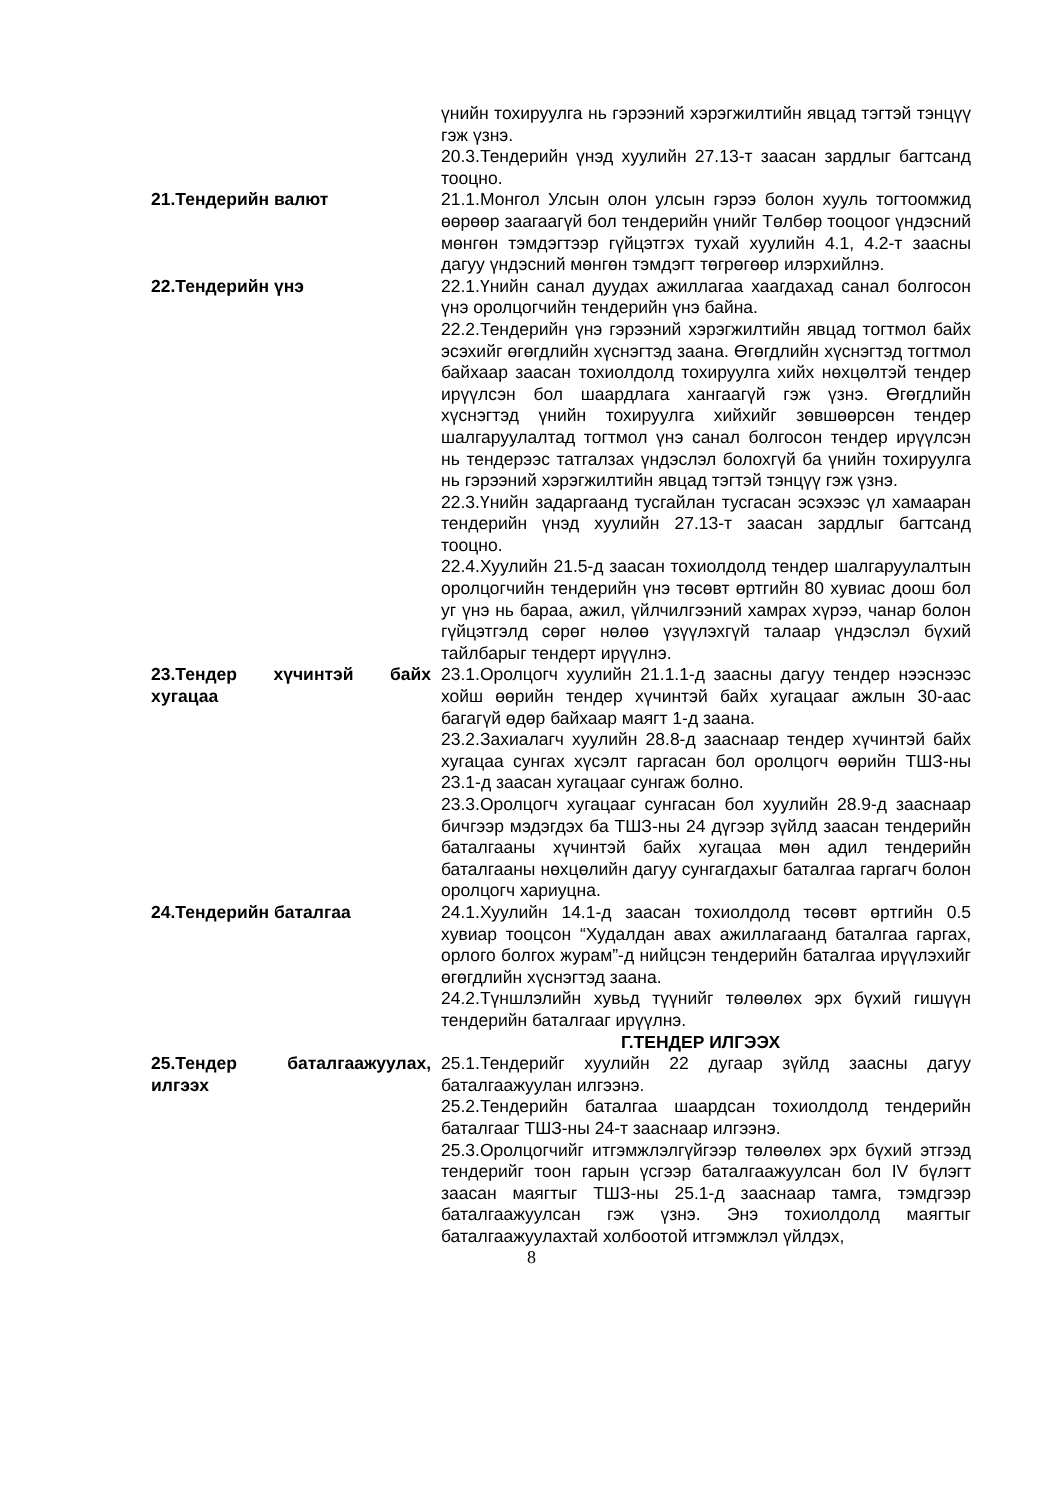үнийн тохируулга нь гэрээний хэрэгжилтийн явцад тэгтэй тэнцүү гэж үзнэ.
20.3.Тендерийн үнэд хуулийн 27.13-т заасан зардлыг багтсанд тооцно.
21.Тендерийн валют 21.1.Монгол Улсын олон улсын гэрээ болон хууль тогтоомжид өөрөөр заагаагүй бол тендерийн үнийг Төлбөр тооцоог үндэсний мөнгөн тэмдэгтээр гүйцэтгэх тухай хуулийн 4.1, 4.2-т заасны дагуу үндэсний мөнгөн тэмдэгт төгрөгөөр илэрхийлнэ.
22.Тендерийн үнэ 22.1.Үнийн санал дуудах ажиллагаа хаагдахад санал болгосон үнэ оролцогчийн тендерийн үнэ байна.
22.2.Тендерийн үнэ гэрээний хэрэгжилтийн явцад тогтмол байх эсэхийг өгөгдлийн хүснэгтэд заана. Өгөгдлийн хүснэгтэд тогтмол байхаар заасан тохиолдолд тохируулга хийх нөхцөлтэй тендер ирүүлсэн бол шаардлага хангаагүй гэж үзнэ. Өгөгдлийн хүснэгтэд үнийн тохируулга хийхийг зөвшөөрсөн тендер шалгаруулалтад тогтмол үнэ санал болгосон тендер ирүүлсэн нь тендерээс татгалзах үндэслэл болохгүй ба үнийн тохируулга нь гэрээний хэрэгжилтийн явцад тэгтэй тэнцүү гэж үзнэ.
22.3.Үнийн задаргаанд тусгайлан тусгасан эсэхээс үл хамааран тендерийн үнэд хуулийн 27.13-т заасан зардлыг багтсанд тооцно.
22.4.Хуулийн 21.5-д заасан тохиолдолд тендер шалгаруулалтын оролцогчийн тендерийн үнэ төсөвт өртгийн 80 хувиас доош бол уг үнэ нь бараа, ажил, үйлчилгээний хамрах хүрээ, чанар болон гүйцэтгэлд сөрөг нөлөө үзүүлэхгүй талаар үндэслэл бүхий тайлбарыг тендерт ирүүлнэ.
23.Тендер хүчинтэй байх хугацаа
23.1.Оролцогч хуулийн 21.1.1-д заасны дагуу тендер нээснээс хойш өөрийн тендер хүчинтэй байх хугацааг ажлын 30-аас багагүй өдөр байхаар маягт 1-д заана.
23.2.Захиалагч хуулийн 28.8-д зааснаар тендер хүчинтэй байх хугацаа сунгах хүсэлт гаргасан бол оролцогч өөрийн ТШЗ-ны 23.1-д заасан хугацааг сунгаж болно.
23.3.Оролцогч хугацааг сунгасан бол хуулийн 28.9-д зааснаар бичгээр мэдэгдэх ба ТШЗ-ны 24 дүгээр зүйлд заасан тендерийн баталгааны хүчинтэй байх хугацаа мөн адил тендерийн баталгааны нөхцөлийн дагуу сунгагдахыг баталгаа гаргагч болон оролцогч хариуцна.
24.Тендерийн баталгаа 24.1.Хуулийн 14.1-д заасан тохиолдолд төсөвт өртгийн 0.5 хувиар тооцсон “Худалдан авах ажиллагаанд баталгаа гаргах, орлого болгох журам”-д нийцсэн тендерийн баталгаа ирүүлэхийг өгөгдлийн хүснэгтэд заана.
24.2.Түншлэлийн хувьд түүнийг төлөөлөх эрх бүхий гишүүн тендерийн баталгааг ирүүлнэ.
Г.ТЕНДЕР ИЛГЭЭХ
25.Тендер баталгаажуулах, илгээх
25.1.Тендерийг хуулийн 22 дугаар зүйлд заасны дагуу баталгаажуулан илгээнэ.
25.2.Тендерийн баталгаа шаардсан тохиолдолд тендерийн баталгааг ТШЗ-ны 24-т зааснаар илгээнэ.
25.3.Оролцогчийг итгэмжлэлгүйгээр төлөөлөх эрх бүхий этгээд тендерийг тоон гарын үсгээр баталгаажуулсан бол IV бүлэгт заасан маягтыг ТШЗ-ны 25.1-д зааснаар тамга, тэмдгээр баталгаажуулсан гэж үзнэ. Энэ тохиолдолд маягтыг баталгаажуулахтай холбоотой итгэмжлэл үйлдэх,
8